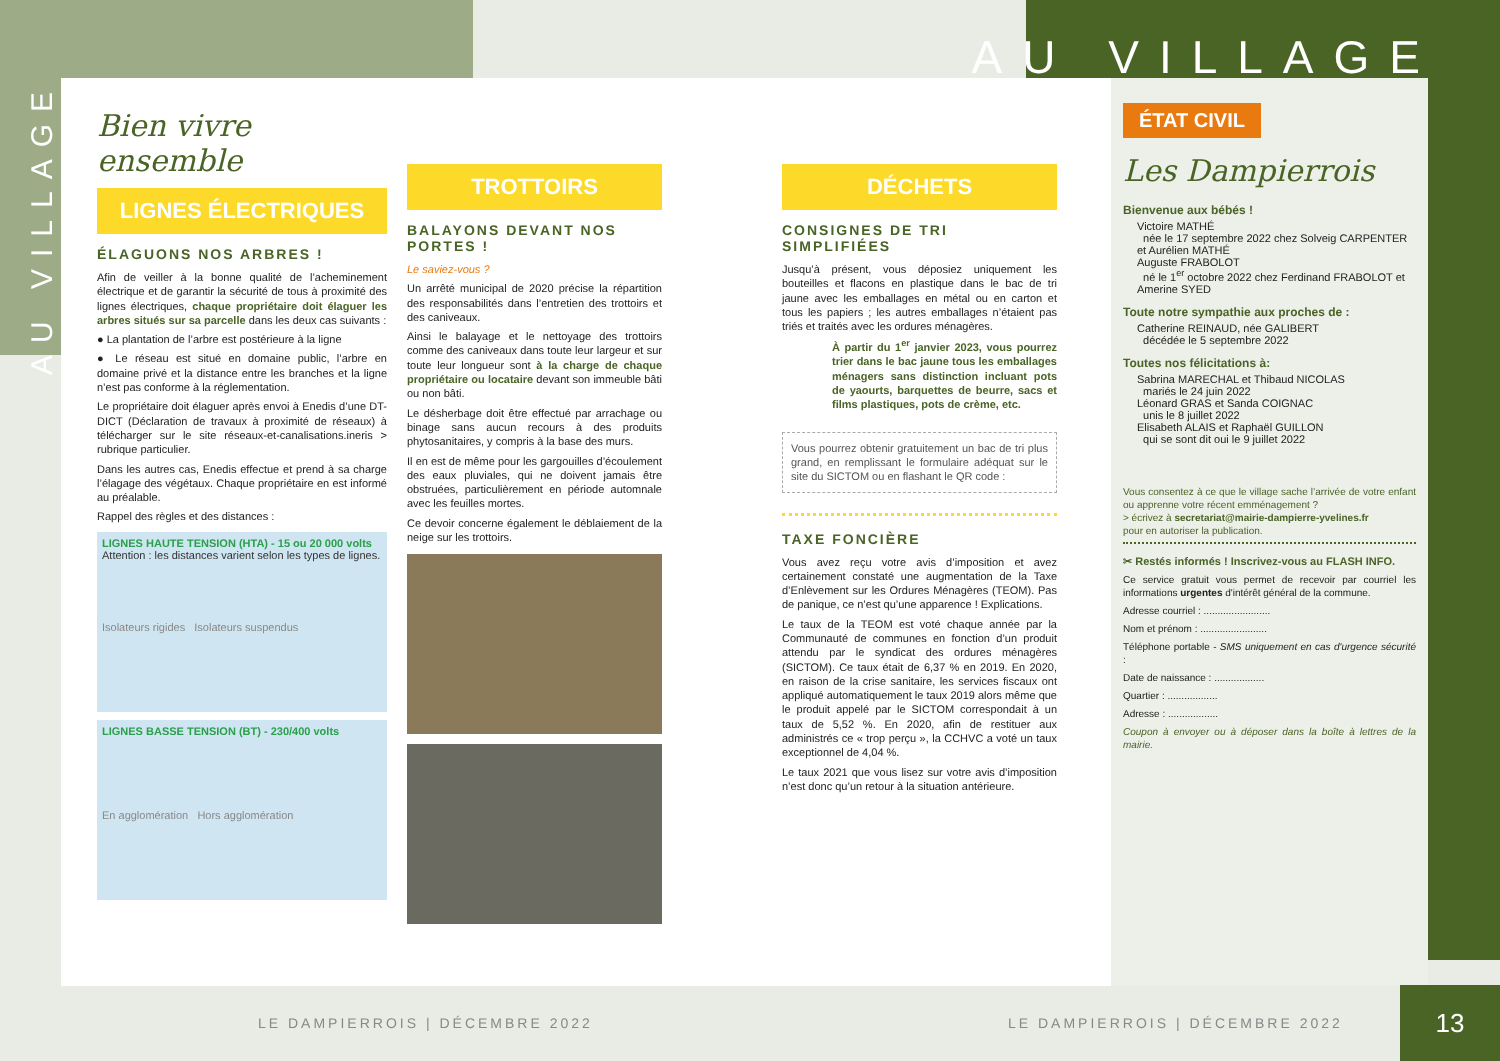AU VILLAGE
AU VILLAGE
Bien vivre ensemble
LIGNES ÉLECTRIQUES
ÉLAGUONS NOS ARBRES !
Afin de veiller à la bonne qualité de l’acheminement électrique et de garantir la sécurité de tous à proximité des lignes électriques, chaque propriétaire doit élaguer les arbres situés sur sa parcelle dans les deux cas suivants :
● La plantation de l’arbre est postérieure à la ligne
● Le réseau est situé en domaine public, l’arbre en domaine privé et la distance entre les branches et la ligne n’est pas conforme à la réglementation.
Le propriétaire doit élaguer après envoi à Enedis d’une DT-DICT (Déclaration de travaux à proximité de réseaux) à télécharger sur le site réseaux-et-canalisations.ineris > rubrique particulier.
Dans les autres cas, Enedis effectue et prend à sa charge l’élagage des végétaux. Chaque propriétaire en est informé au préalable.
Rappel des règles et des distances :
LIGNES HAUTE TENSION (HTA) - 15 ou 20 000 volts
Attention : les distances varient selon les types de lignes.
Isolateurs rigides Isolateurs suspendus
LIGNES BASSE TENSION (BT) - 230/400 volts
En agglomération Hors agglomération
TROTTOIRS
BALAYONS DEVANT NOS PORTES !
Le saviez-vous ?
Un arrêté municipal de 2020 précise la répartition des responsabilités dans l’entretien des trottoirs et des caniveaux.
Ainsi le balayage et le nettoyage des trottoirs comme des caniveaux dans toute leur largeur et sur toute leur longueur sont à la charge de chaque propriétaire ou locataire devant son immeuble bâti ou non bâti.
Le désherbage doit être effectué par arrachage ou binage sans aucun recours à des produits phytosanitaires, y compris à la base des murs.
Il en est de même pour les gargouilles d’écoulement des eaux pluviales, qui ne doivent jamais être obstruées, particulièrement en période automnale avec les feuilles mortes.
Ce devoir concerne également le déblaiement de la neige sur les trottoirs.
DÉCHETS
CONSIGNES DE TRI SIMPLIFIÉES
Jusqu’à présent, vous déposiez uniquement les bouteilles et flacons en plastique dans le bac de tri jaune avec les emballages en métal ou en carton et tous les papiers ; les autres emballages n’étaient pas triés et traités avec les ordures ménagères.
À partir du 1<sup>er</sup> janvier 2023, vous pourrez trier dans le bac jaune tous les emballages ménagers sans distinction incluant pots de yaourts, barquettes de beurre, sacs et films plastiques, pots de crème, etc.
Vous pourrez obtenir gratuitement un bac de tri plus grand, en remplissant le formulaire adéquat sur le site du SICTOM ou en flashant le QR code :
TAXE FONCIÈRE
Vous avez reçu votre avis d’imposition et avez certainement constaté une augmentation de la Taxe d’Enlèvement sur les Ordures Ménagères (TEOM). Pas de panique, ce n’est qu’une apparence ! Explications.
Le taux de la TEOM est voté chaque année par la Communauté de communes en fonction d’un produit attendu par le syndicat des ordures ménagères (SICTOM). Ce taux était de 6,37 % en 2019. En 2020, en raison de la crise sanitaire, les services fiscaux ont appliqué automatiquement le taux 2019 alors même que le produit appelé par le SICTOM correspondait à un taux de 5,52 %. En 2020, afin de restituer aux administrés ce « trop perçu », la CCHVC a voté un taux exceptionnel de 4,04 %.
Le taux 2021 que vous lisez sur votre avis d’imposition n’est donc qu’un retour à la situation antérieure.
ÉTAT CIVIL
Les Dampierrois
Bienvenue aux bébés !
Victoire MATHÉ
née le 17 septembre 2022 chez Solveig CARPENTER et Aurélien MATHÉ
Auguste FRABOLOT
né le 1<sup>er</sup> octobre 2022 chez Ferdinand FRABOLOT et Amerine SYED
Toute notre sympathie aux proches de :
Catherine REINAUD, née GALIBERT
décédée le 5 septembre 2022
Toutes nos félicitations à:
Sabrina MARECHAL et Thibaud NICOLAS
mariés le 24 juin 2022
Léonard GRAS et Sanda COIGNAC
unis le 8 juillet 2022
Elisabeth ALAIS et Raphaël GUILLON
qui se sont dit oui le 9 juillet 2022
Vous consentez à ce que le village sache l’arrivée de votre enfant ou apprenne votre récent emménagement ?
> écrivez à secretariat@mairie-dampierre-yvelines.fr
pour en autoriser la publication.
✂ Restés informés ! Inscrivez-vous au FLASH INFO.
Ce service gratuit vous permet de recevoir par courriel les informations urgentes d'intérêt général de la commune.
Adresse courriel : ........................
Nom et prénom : ........................
Téléphone portable - SMS uniquement en cas d'urgence sécurité :
Date de naissance : ..................
Quartier : ..................
Adresse : ..................
Coupon à envoyer ou à déposer dans la boîte à lettres de la mairie.
LE DAMPIERROIS | DÉCEMBRE 2022 LE DAMPIERROIS | DÉCEMBRE 2022
13